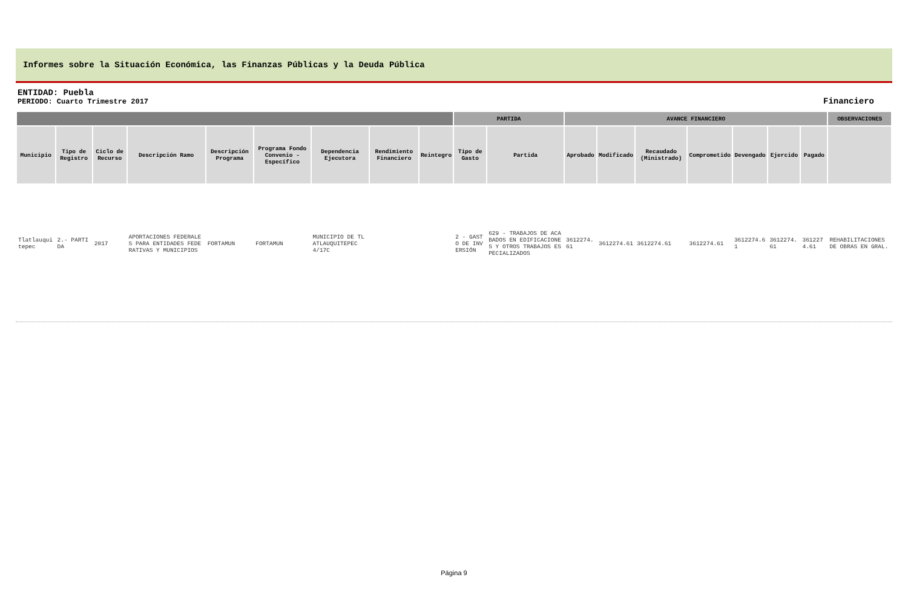Informes sobre la Situación Económica, las Finanzas Públicas y la Deuda Pública
ENTIDAD: Puebla
PERIODO: Cuarto Trimestre 2017
Financiero
| | | | | | | | | | PARTIDA | | AVANCE FINANCIERO | | | | | | | OBSERVACIONES |
| --- | --- | --- | --- | --- | --- | --- | --- | --- | --- | --- | --- | --- | --- | --- | --- | --- | --- | --- |
| Municipio | Tipo de Registro | Ciclo de Recurso | Descripción Ramo | Descripción Programa | Programa Fondo Convenio - Específico | Dependencia Ejecutora | Rendimiento Financiero | Reintegro | Tipo de Gasto | Partida | Aprobado | Modificado | Recaudado (Ministrado) | Comprometido | Devengado | Ejercido | Pagado | |
| Tlatlauquitepec | 2.- PARTIDA | 2017 | APORTACIONES FEDERALES PARA ENTIDADES FEDERATIVAS Y MUNICIPIOS | FORTAMUN | FORTAMUN | MUNICIPIO DE TLATLAUQUITEPEC 4/17C | | | 2 - GASTO DE INVERSIÓN | 629 - TRABAJOS DE ACABADOS EN EDIFICACIONES Y OTROS TRABAJOS ESPECIALIZADOS | 3612274.61 | 3612274.61 | 3612274.61 | 3612274.61 | 3612274.61 | 3612274.61 | 3612274.61 | REHABILITACIONES DE OBRAS EN GRAL. |
Página 9